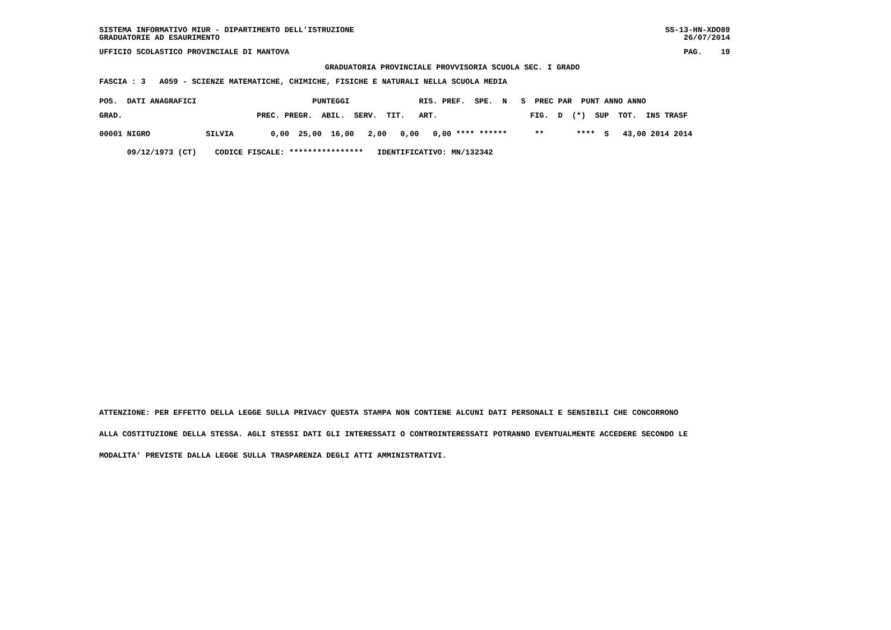SS-13-HN-XDO89 SISTEMA INFORMATIVO MIUR - DIPARTIMENTO DELL'ISTRUZIONE
26/07/2014 GRADUATORIE AD ESAURIMENTO
PAG. 19 UFFICIO SCOLASTICO PROVINCIALE DI MANTOVA
GRADUATORIA PROVINCIALE PROVVISORIA SCUOLA SEC. I GRADO
FASCIA : 3 A059 - SCIENZE MATEMATICHE, CHIMICHE, FISICHE E NATURALI NELLA SCUOLA MEDIA
| POS. DATI ANAGRAFICI PUNTEGGI RIS. PREF. SPE. N S PREC PAR PUNT ANNO ANNO |
| --- |
| GRAD. PREC. PREGR. ABIL. SERV. TIT. ART. FIG. D (*) SUP TOT. INS TRASF |
| 00001 NIGRO SILVIA 0,00 25,00 16,00 2,00 0,00 0,00 **** ****** ** **** S 43,00 2014 2014 |
| 09/12/1973 (CT) CODICE FISCALE: **************** IDENTIFICATIVO: MN/132342 |
ATTENZIONE: PER EFFETTO DELLA LEGGE SULLA PRIVACY QUESTA STAMPA NON CONTIENE ALCUNI DATI PERSONALI E SENSIBILI CHE CONCORRONO
ALLA COSTITUZIONE DELLA STESSA. AGLI STESSI DATI GLI INTERESSATI O CONTROINTERESSATI POTRANNO EVENTUALMENTE ACCEDERE SECONDO LE
MODALITA' PREVISTE DALLA LEGGE SULLA TRASPARENZA DEGLI ATTI AMMINISTRATIVI.